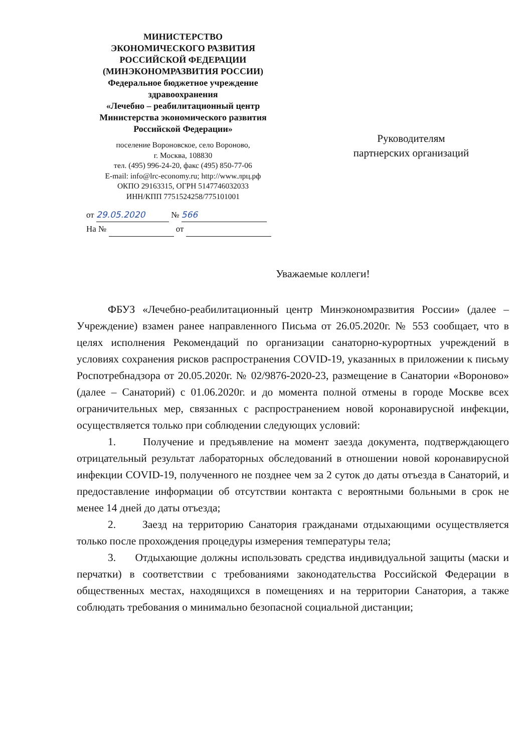МИНИСТЕРСТВО
ЭКОНОМИЧЕСКОГО РАЗВИТИЯ
РОССИЙСКОЙ ФЕДЕРАЦИИ
(МИНЭКОНОМРАЗВИТИЯ РОССИИ)
Федеральное бюджетное учреждение
здравоохранения
«Лечебно – реабилитационный центр
Министерства экономического развития
Российской Федерации»
поселение Вороновское, село Вороново,
г. Москва, 108830
тел. (495) 996-24-20, факс (495) 850-77-06
E-mail: info@lrc-economy.ru; http://www.лрц.рф
ОКПО 29163315, ОГРН 5147746032033
ИНН/КПП 7751524258/775101001
от 29.05.2020 № 566
На № от
Руководителям
партнерских организаций
Уважаемые коллеги!
ФБУЗ «Лечебно-реабилитационный центр Минэкономразвития России» (далее – Учреждение) взамен ранее направленного Письма от 26.05.2020г. № 553 сообщает, что в целях исполнения Рекомендаций по организации санаторно-курортных учреждений в условиях сохранения рисков распространения COVID-19, указанных в приложении к письму Роспотребнадзора от 20.05.2020г. № 02/9876-2020-23, размещение в Санатории «Вороново» (далее – Санаторий) с 01.06.2020г. и до момента полной отмены в городе Москве всех ограничительных мер, связанных с распространением новой коронавирусной инфекции, осуществляется только при соблюдении следующих условий:
1. Получение и предъявление на момент заезда документа, подтверждающего отрицательный результат лабораторных обследований в отношении новой коронавирусной инфекции COVID-19, полученного не позднее чем за 2 суток до даты отъезда в Санаторий, и предоставление информации об отсутствии контакта с вероятными больными в срок не менее 14 дней до даты отъезда;
2. Заезд на территорию Санатория гражданами отдыхающими осуществляется только после прохождения процедуры измерения температуры тела;
3. Отдыхающие должны использовать средства индивидуальной защиты (маски и перчатки) в соответствии с требованиями законодательства Российской Федерации в общественных местах, находящихся в помещениях и на территории Санатория, а также соблюдать требования о минимально безопасной социальной дистанции;